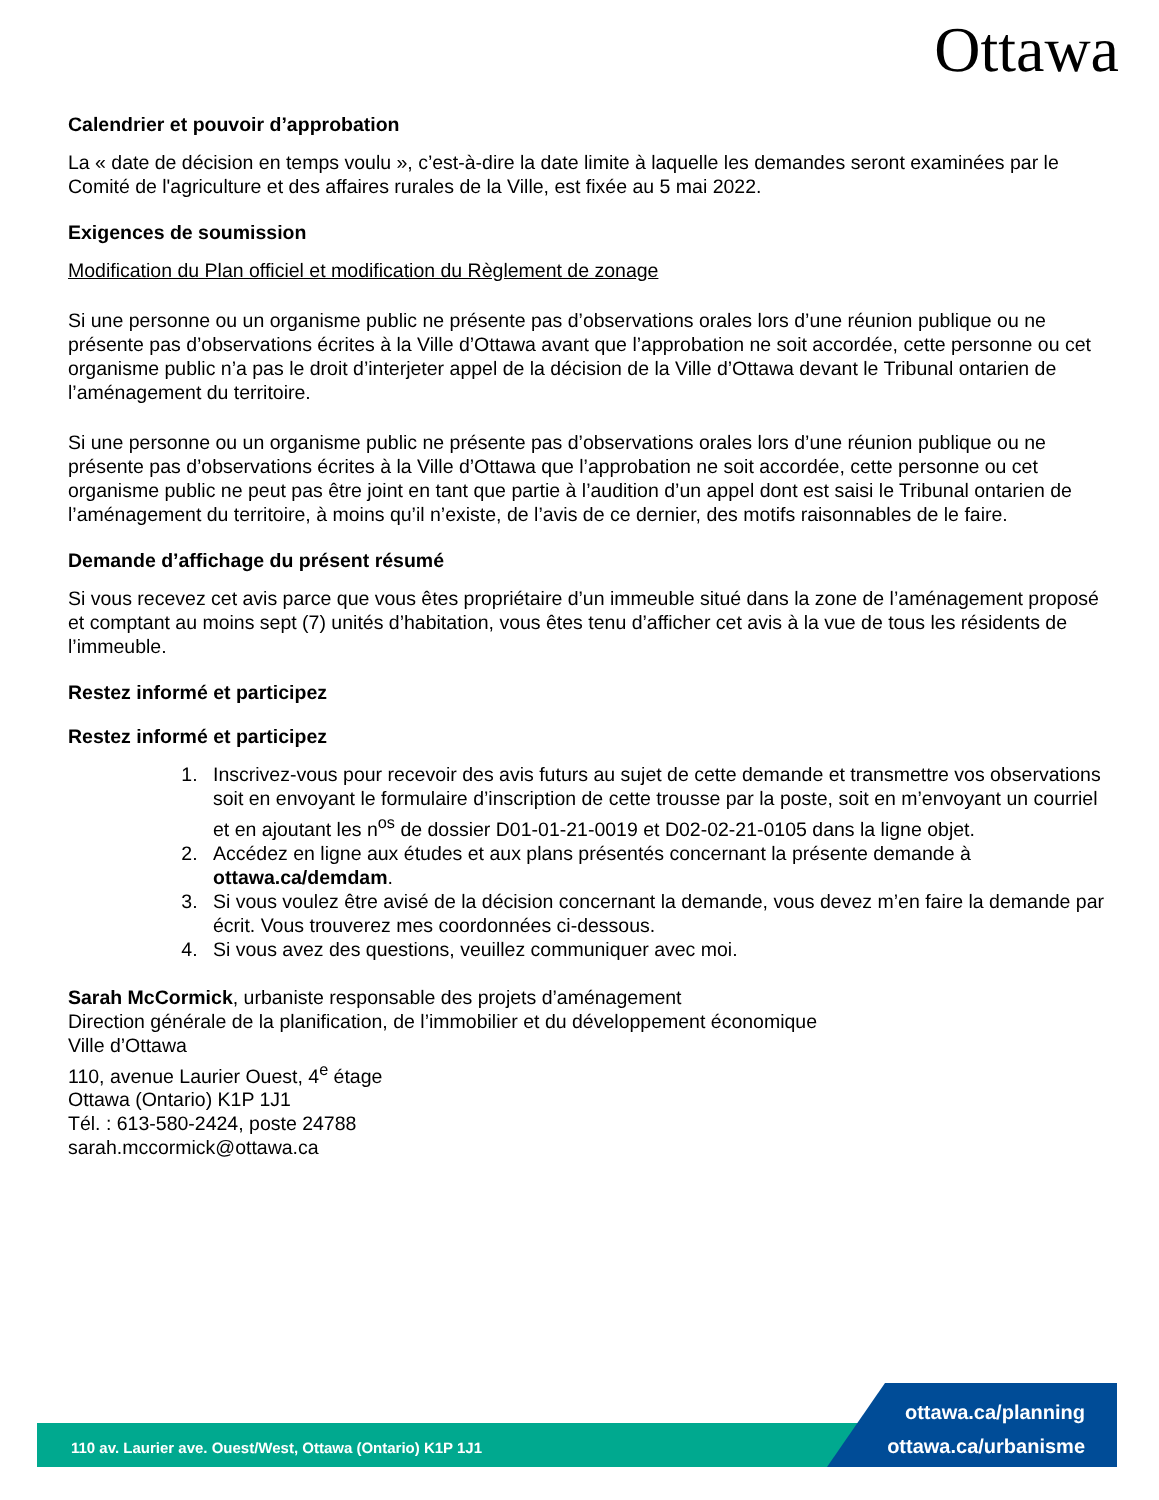Ottawa
Calendrier et pouvoir d’approbation
La « date de décision en temps voulu », c’est-à-dire la date limite à laquelle les demandes seront examinées par le Comité de l'agriculture et des affaires rurales de la Ville, est fixée au 5 mai 2022.
Exigences de soumission
Modification du Plan officiel et modification du Règlement de zonage
Si une personne ou un organisme public ne présente pas d’observations orales lors d’une réunion publique ou ne présente pas d’observations écrites à la Ville d’Ottawa avant que l’approbation ne soit accordée, cette personne ou cet organisme public n’a pas le droit d’interjeter appel de la décision de la Ville d’Ottawa devant le Tribunal ontarien de l’aménagement du territoire.
Si une personne ou un organisme public ne présente pas d’observations orales lors d’une réunion publique ou ne présente pas d’observations écrites à la Ville d’Ottawa que l’approbation ne soit accordée, cette personne ou cet organisme public ne peut pas être joint en tant que partie à l’audition d’un appel dont est saisi le Tribunal ontarien de l’aménagement du territoire, à moins qu’il n’existe, de l’avis de ce dernier, des motifs raisonnables de le faire.
Demande d’affichage du présent résumé
Si vous recevez cet avis parce que vous êtes propriétaire d’un immeuble situé dans la zone de l’aménagement proposé et comptant au moins sept (7) unités d’habitation, vous êtes tenu d’afficher cet avis à la vue de tous les résidents de l’immeuble.
Restez informé et participez
Restez informé et participez
1. Inscrivez-vous pour recevoir des avis futurs au sujet de cette demande et transmettre vos observations soit en envoyant le formulaire d’inscription de cette trousse par la poste, soit en m’envoyant un courriel et en ajoutant les n<sup>os</sup> de dossier D01-01-21-0019 et D02-02-21-0105 dans la ligne objet.
2. Accédez en ligne aux études et aux plans présentés concernant la présente demande à ottawa.ca/demdam.
3. Si vous voulez être avisé de la décision concernant la demande, vous devez m’en faire la demande par écrit. Vous trouverez mes coordonnées ci-dessous.
4. Si vous avez des questions, veuillez communiquer avec moi.
Sarah McCormick, urbaniste responsable des projets d’aménagement
Direction générale de la planification, de l’immobilier et du développement économique
Ville d’Ottawa
110, avenue Laurier Ouest, 4<sup>e</sup> étage
Ottawa (Ontario) K1P 1J1
Tél. : 613-580-2424, poste 24788
sarah.mccormick@ottawa.ca
110 av. Laurier ave. Ouest/West, Ottawa (Ontario) K1P 1J1
ottawa.ca/planning
ottawa.ca/urbanisme